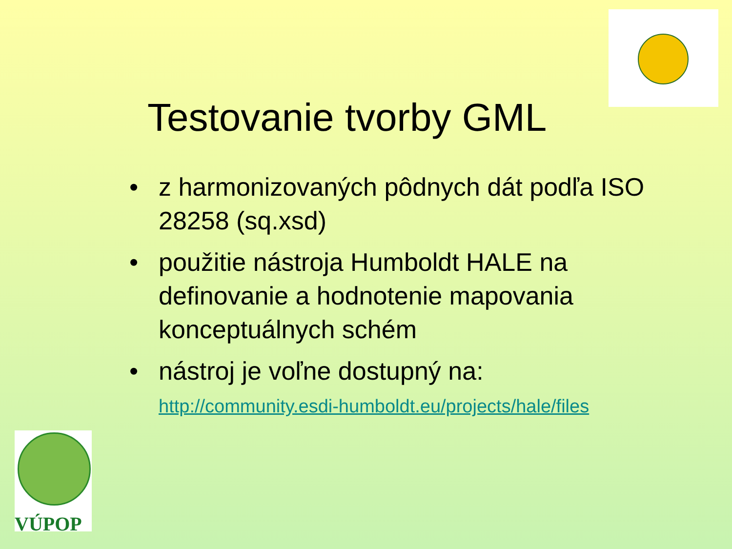Testovanie tvorby GML
• z harmonizovaných pôdnych dát podľa ISO 28258 (sq.xsd)
• použitie nástroja Humboldt HALE na definovanie a hodnotenie mapovania konceptuálnych schém
• nástroj je voľne dostupný na:
http://community.esdi-humboldt.eu/projects/hale/files
VÚPOP